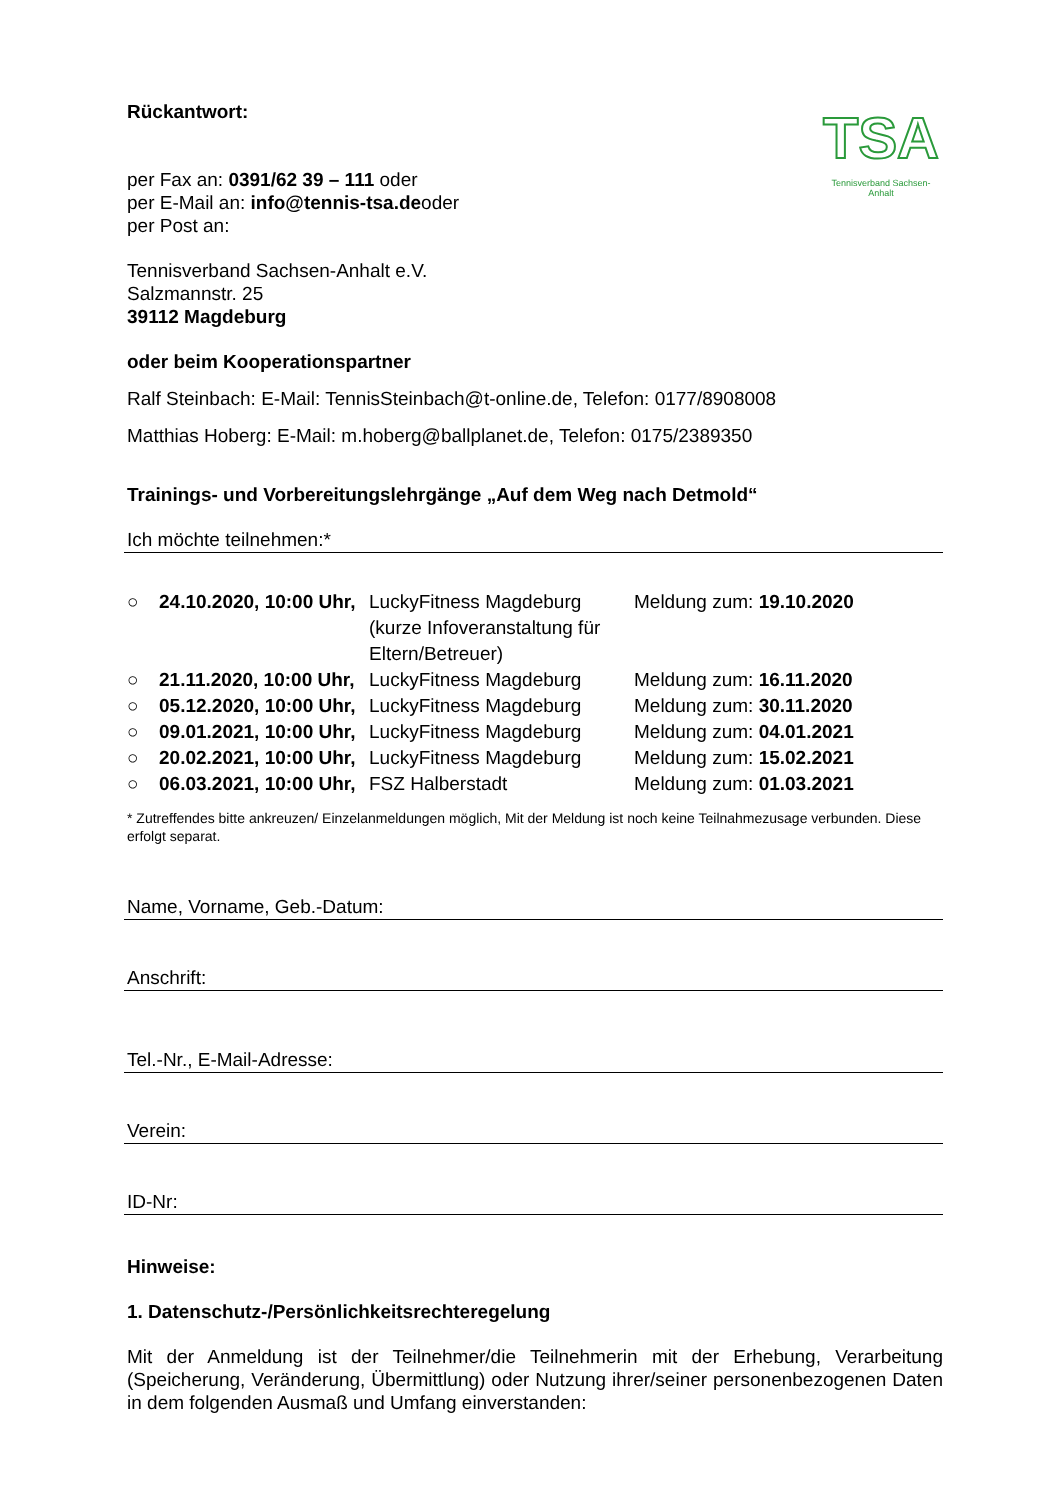TSA
Tennisverband Sachsen-Anhalt
Rückantwort:
per Fax an: 0391/62 39 – 111 oder
per E-Mail an: info@tennis-tsa.deoder
per Post an:
Tennisverband Sachsen-Anhalt e.V.
Salzmannstr. 25
39112 Magdeburg
oder beim Kooperationspartner
Ralf Steinbach: E-Mail: TennisSteinbach@t-online.de, Telefon: 0177/8908008
Matthias Hoberg: E-Mail: m.hoberg@ballplanet.de, Telefon: 0175/2389350
Trainings- und Vorbereitungslehrgänge „Auf dem Weg nach Detmold“
Ich möchte teilnehmen:*
| ○ | 24.10.2020, 10:00 Uhr, | LuckyFitness Magdeburg (kurze Infoveranstaltung für Eltern/Betreuer) | Meldung zum: 19.10.2020 |
| ○ | 21.11.2020, 10:00 Uhr, | LuckyFitness Magdeburg | Meldung zum: 16.11.2020 |
| ○ | 05.12.2020, 10:00 Uhr, | LuckyFitness Magdeburg | Meldung zum: 30.11.2020 |
| ○ | 09.01.2021, 10:00 Uhr, | LuckyFitness Magdeburg | Meldung zum: 04.01.2021 |
| ○ | 20.02.2021, 10:00 Uhr, | LuckyFitness Magdeburg | Meldung zum: 15.02.2021 |
| ○ | 06.03.2021, 10:00 Uhr, | FSZ Halberstadt | Meldung zum: 01.03.2021 |
* Zutreffendes bitte ankreuzen/ Einzelanmeldungen möglich, Mit der Meldung ist noch keine Teilnahmezusage verbunden. Diese erfolgt separat.
Name, Vorname, Geb.-Datum:
Anschrift:
Tel.-Nr., E-Mail-Adresse:
Verein:
ID-Nr:
Hinweise:
1. Datenschutz-/Persönlichkeitsrechteregelung
Mit der Anmeldung ist der Teilnehmer/die Teilnehmerin mit der Erhebung, Verarbeitung (Speicherung, Veränderung, Übermittlung) oder Nutzung ihrer/seiner personenbezogenen Daten in dem folgenden Ausmaß und Umfang einverstanden: